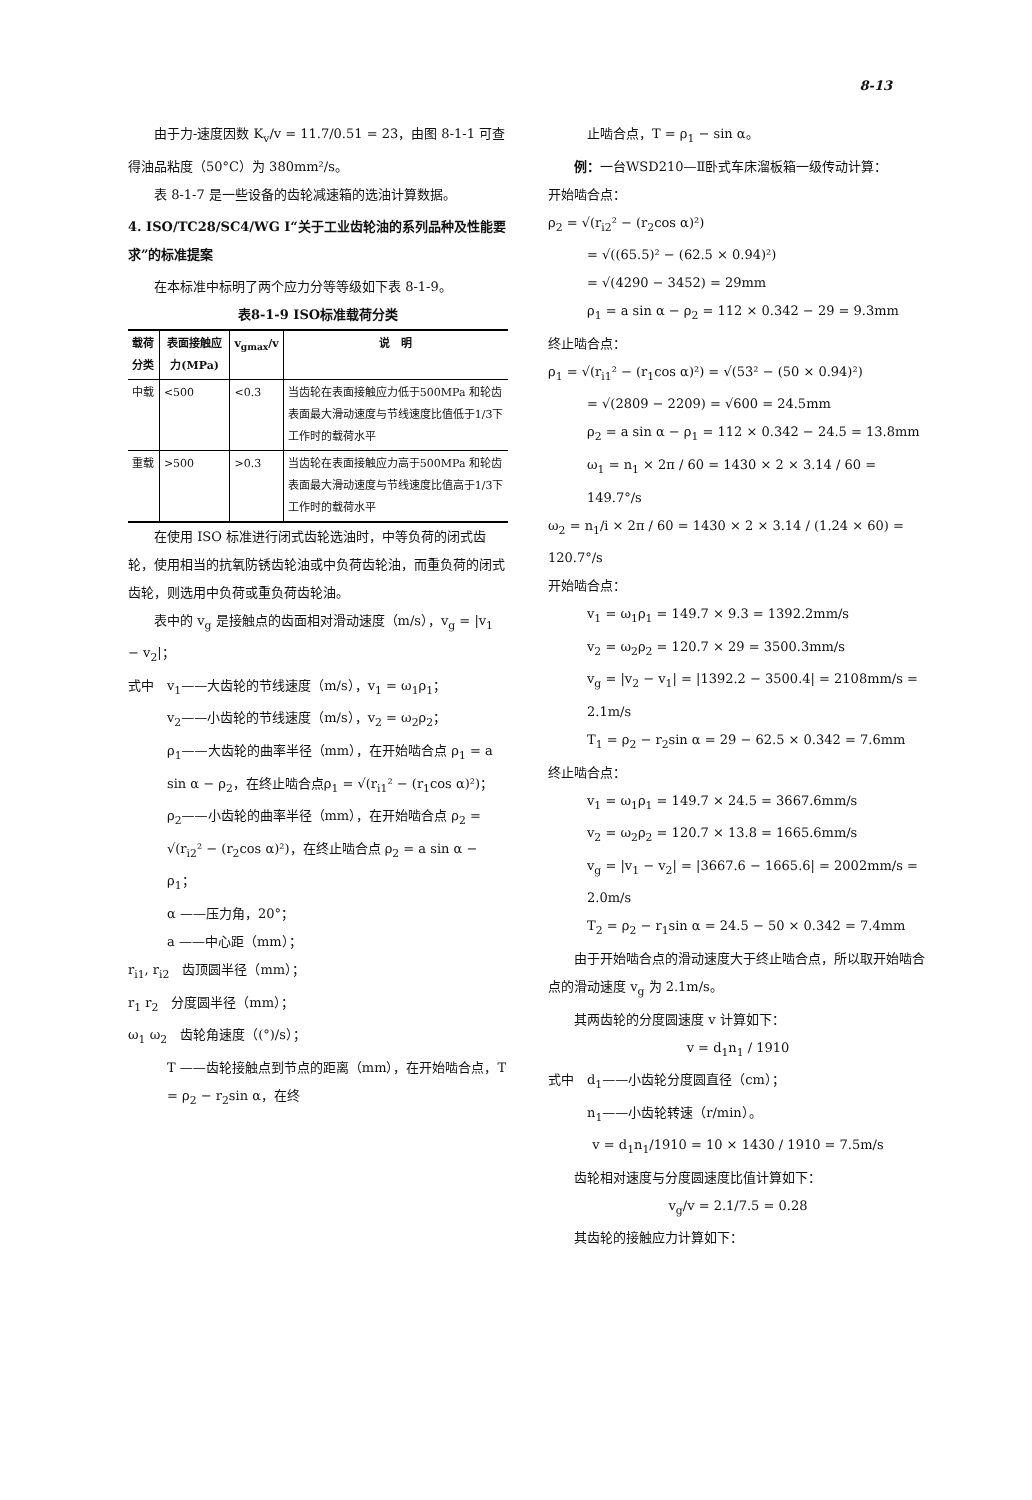8-13
由于力-速度因数 K<sub>v</sub>/v = 11.7/0.51 = 23，由图 8-1-1 可查得油品粘度（50°C）为 380mm²/s。
表 8-1-7 是一些设备的齿轮减速箱的选油计算数据。
4. ISO/TC28/SC4/WG I“关于工业齿轮油的系列品种及性能要求”的标准提案
在本标准中标明了两个应力分等等级如下表 8-1-9。
表8-1-9 ISO标准载荷分类
| 载荷分类 | 表面接触应力(MPa) | v<sub>gmax</sub>/v | 说 明 |
| --- | --- | --- | --- |
| 中载 | <500 | <0.3 | 当齿轮在表面接触应力低于500MPa 和轮齿表面最大滑动速度与节线速度比值低于1/3下工作时的载荷水平 |
| 重载 | >500 | >0.3 | 当齿轮在表面接触应力高于500MPa 和轮齿表面最大滑动速度与节线速度比值高于1/3下工作时的载荷水平 |
在使用 ISO 标准进行闭式齿轮选油时，中等负荷的闭式齿轮，使用相当的抗氧防锈齿轮油或中负荷齿轮油，而重负荷的闭式齿轮，则选用中负荷或重负荷齿轮油。
表中的 v<sub>g</sub> 是接触点的齿面相对滑动速度（m/s），v<sub>g</sub> = |v<sub>1</sub> − v<sub>2</sub>|；
式中　v<sub>1</sub>——大齿轮的节线速度（m/s），v<sub>1</sub> = ω<sub>1</sub>ρ<sub>1</sub>；
v<sub>2</sub>——小齿轮的节线速度（m/s），v<sub>2</sub> = ω<sub>2</sub>ρ<sub>2</sub>；
ρ<sub>1</sub>——大齿轮的曲率半径（mm），在开始啮合点 ρ<sub>1</sub> = a sin α − ρ<sub>2</sub>，在终止啮合点ρ<sub>1</sub> = √(r<sub>i1</sub>² − (r<sub>1</sub>cos α)²)；
ρ<sub>2</sub>——小齿轮的曲率半径（mm），在开始啮合点 ρ<sub>2</sub> = √(r<sub>i2</sub>² − (r<sub>2</sub>cos α)²)，在终止啮合点 ρ<sub>2</sub> = a sin α − ρ<sub>1</sub>；
α ——压力角，20°；
a ——中心距（mm）；
r<sub>i1</sub>, r<sub>i2</sub>　齿顶圆半径（mm）；
r<sub>1</sub> r<sub>2</sub>　分度圆半径（mm）；
ω<sub>1</sub> ω<sub>2</sub>　齿轮角速度（(°)/s）；
T ——齿轮接触点到节点的距离（mm），在开始啮合点，T = ρ<sub>2</sub> − r<sub>2</sub>sin α，在终
止啮合点，T = ρ<sub>1</sub> − sin α。
例：一台WSD210—Ⅱ卧式车床溜板箱一级传动计算：
开始啮合点：
ρ<sub>2</sub> = √(r<sub>i2</sub>² − (r<sub>2</sub>cos α)²)
= √((65.5)² − (62.5 × 0.94)²)
= √(4290 − 3452) = 29mm
ρ<sub>1</sub> = a sin α − ρ<sub>2</sub> = 112 × 0.342 − 29 = 9.3mm
终止啮合点：
ρ<sub>1</sub> = √(r<sub>i1</sub>² − (r<sub>1</sub>cos α)²) = √(53² − (50 × 0.94)²)
= √(2809 − 2209) = √600 = 24.5mm
ρ<sub>2</sub> = a sin α − ρ<sub>1</sub> = 112 × 0.342 − 24.5 = 13.8mm
ω<sub>1</sub> = n<sub>1</sub> × 2π / 60 = 1430 × 2 × 3.14 / 60 = 149.7°/s
ω<sub>2</sub> = n<sub>1</sub>/i × 2π / 60 = 1430 × 2 × 3.14 / (1.24 × 60) = 120.7°/s
开始啮合点：
v<sub>1</sub> = ω<sub>1</sub>ρ<sub>1</sub> = 149.7 × 9.3 = 1392.2mm/s
v<sub>2</sub> = ω<sub>2</sub>ρ<sub>2</sub> = 120.7 × 29 = 3500.3mm/s
v<sub>g</sub> = |v<sub>2</sub> − v<sub>1</sub>| = |1392.2 − 3500.4| = 2108mm/s = 2.1m/s
T<sub>1</sub> = ρ<sub>2</sub> − r<sub>2</sub>sin α = 29 − 62.5 × 0.342 = 7.6mm
终止啮合点：
v<sub>1</sub> = ω<sub>1</sub>ρ<sub>1</sub> = 149.7 × 24.5 = 3667.6mm/s
v<sub>2</sub> = ω<sub>2</sub>ρ<sub>2</sub> = 120.7 × 13.8 = 1665.6mm/s
v<sub>g</sub> = |v<sub>1</sub> − v<sub>2</sub>| = |3667.6 − 1665.6| = 2002mm/s = 2.0m/s
T<sub>2</sub> = ρ<sub>2</sub> − r<sub>1</sub>sin α = 24.5 − 50 × 0.342 = 7.4mm
由于开始啮合点的滑动速度大于终止啮合点，所以取开始啮合点的滑动速度 v<sub>g</sub> 为 2.1m/s。
其两齿轮的分度圆速度 v 计算如下：
v = d<sub>1</sub>n<sub>1</sub> / 1910
式中　d<sub>1</sub>——小齿轮分度圆直径（cm）；
n<sub>1</sub>——小齿轮转速（r/min）。
v = d<sub>1</sub>n<sub>1</sub>/1910 = 10 × 1430 / 1910 = 7.5m/s
齿轮相对速度与分度圆速度比值计算如下：
v<sub>g</sub>/v = 2.1/7.5 = 0.28
其齿轮的接触应力计算如下：